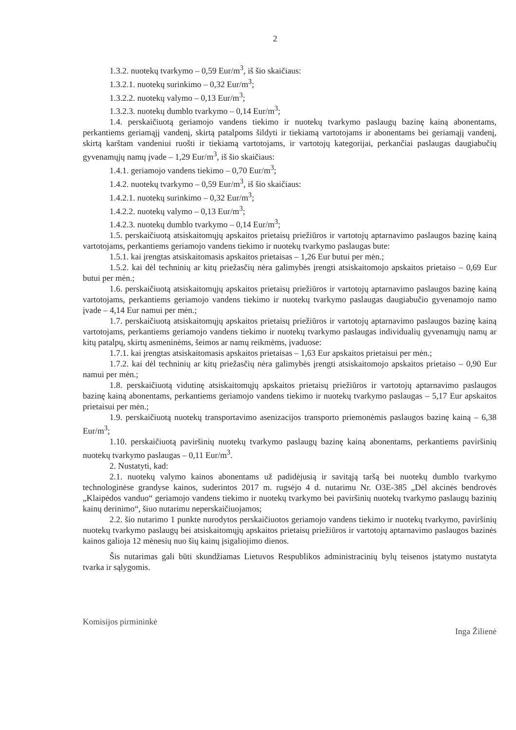2
1.3.2. nuotekų tvarkymo – 0,59 Eur/m<sup>3</sup>, iš šio skaičiaus:
1.3.2.1. nuotekų surinkimo – 0,32 Eur/m<sup>3</sup>;
1.3.2.2. nuotekų valymo – 0,13 Eur/m<sup>3</sup>;
1.3.2.3. nuotekų dumblo tvarkymo – 0,14 Eur/m<sup>3</sup>;
1.4. perskaičiuotą geriamojo vandens tiekimo ir nuotekų tvarkymo paslaugų bazinę kainą abonentams, perkantiems geriamąjį vandenį, skirtą patalpoms šildyti ir tiekiamą vartotojams ir abonentams bei geriamąjį vandenį, skirtą karštam vandeniui ruošti ir tiekiamą vartotojams, ir vartotojų kategorijai, perkančiai paslaugas daugiabučių gyvenamųjų namų įvade – 1,29 Eur/m<sup>3</sup>, iš šio skaičiaus:
1.4.1. geriamojo vandens tiekimo – 0,70 Eur/m<sup>3</sup>;
1.4.2. nuotekų tvarkymo – 0,59 Eur/m<sup>3</sup>, iš šio skaičiaus:
1.4.2.1. nuotekų surinkimo – 0,32 Eur/m<sup>3</sup>;
1.4.2.2. nuotekų valymo – 0,13 Eur/m<sup>3</sup>;
1.4.2.3. nuotekų dumblo tvarkymo – 0,14 Eur/m<sup>3</sup>;
1.5. perskaičiuotą atsiskaitomųjų apskaitos prietaisų priežiūros ir vartotojų aptarnavimo paslaugos bazinę kainą vartotojams, perkantiems geriamojo vandens tiekimo ir nuotekų tvarkymo paslaugas bute:
1.5.1. kai įrengtas atsiskaitomasis apskaitos prietaisas – 1,26 Eur butui per mėn.;
1.5.2. kai dėl techninių ar kitų priežasčių nėra galimybės įrengti atsiskaitomojo apskaitos prietaiso – 0,69 Eur butui per mėn.;
1.6. perskaičiuotą atsiskaitomųjų apskaitos prietaisų priežiūros ir vartotojų aptarnavimo paslaugos bazinę kainą vartotojams, perkantiems geriamojo vandens tiekimo ir nuotekų tvarkymo paslaugas daugiabučio gyvenamojo namo įvade – 4,14 Eur namui per mėn.;
1.7. perskaičiuotą atsiskaitomųjų apskaitos prietaisų priežiūros ir vartotojų aptarnavimo paslaugos bazinę kainą vartotojams, perkantiems geriamojo vandens tiekimo ir nuotekų tvarkymo paslaugas individualių gyvenamųjų namų ar kitų patalpų, skirtų asmeninėms, šeimos ar namų reikmėms, įvaduose:
1.7.1. kai įrengtas atsiskaitomasis apskaitos prietaisas – 1,63 Eur apskaitos prietaisui per mėn.;
1.7.2. kai dėl techninių ar kitų priežasčių nėra galimybės įrengti atsiskaitomojo apskaitos prietaiso – 0,90 Eur namui per mėn.;
1.8. perskaičiuotą vidutinę atsiskaitomųjų apskaitos prietaisų priežiūros ir vartotojų aptarnavimo paslaugos bazinę kainą abonentams, perkantiems geriamojo vandens tiekimo ir nuotekų tvarkymo paslaugas – 5,17 Eur apskaitos prietaisui per mėn.;
1.9. perskaičiuotą nuotekų transportavimo asenizacijos transporto priemonėmis paslaugos bazinę kainą – 6,38 Eur/m<sup>3</sup>;
1.10. perskaičiuotą paviršinių nuotekų tvarkymo paslaugų bazinę kainą abonentams, perkantiems paviršinių nuotekų tvarkymo paslaugas – 0,11 Eur/m<sup>3</sup>.
2. Nustatyti, kad:
2.1. nuotekų valymo kainos abonentams už padidėjusią ir savitąją taršą bei nuotekų dumblo tvarkymo technologinėse grandyse kainos, suderintos 2017 m. rugsėjo 4 d. nutarimu Nr. O3E-385 „Dėl akcinės bendrovės „Klaipėdos vanduo“ geriamojo vandens tiekimo ir nuotekų tvarkymo bei paviršinių nuotekų tvarkymo paslaugų bazinių kainų derinimo“, šiuo nutarimu neperskaičiuojamos;
2.2. šio nutarimo 1 punkte nurodytos perskaičiuotos geriamojo vandens tiekimo ir nuotekų tvarkymo, paviršinių nuotekų tvarkymo paslaugų bei atsiskaitomųjų apskaitos prietaisų priežiūros ir vartotojų aptarnavimo paslaugos bazinės kainos galioja 12 mėnesių nuo šių kainų įsigaliojimo dienos.
Šis nutarimas gali būti skundžiamas Lietuvos Respublikos administracinių bylų teisenos įstatymo nustatyta tvarka ir sąlygomis.
Komisijos pirmininkė Inga Žilienė